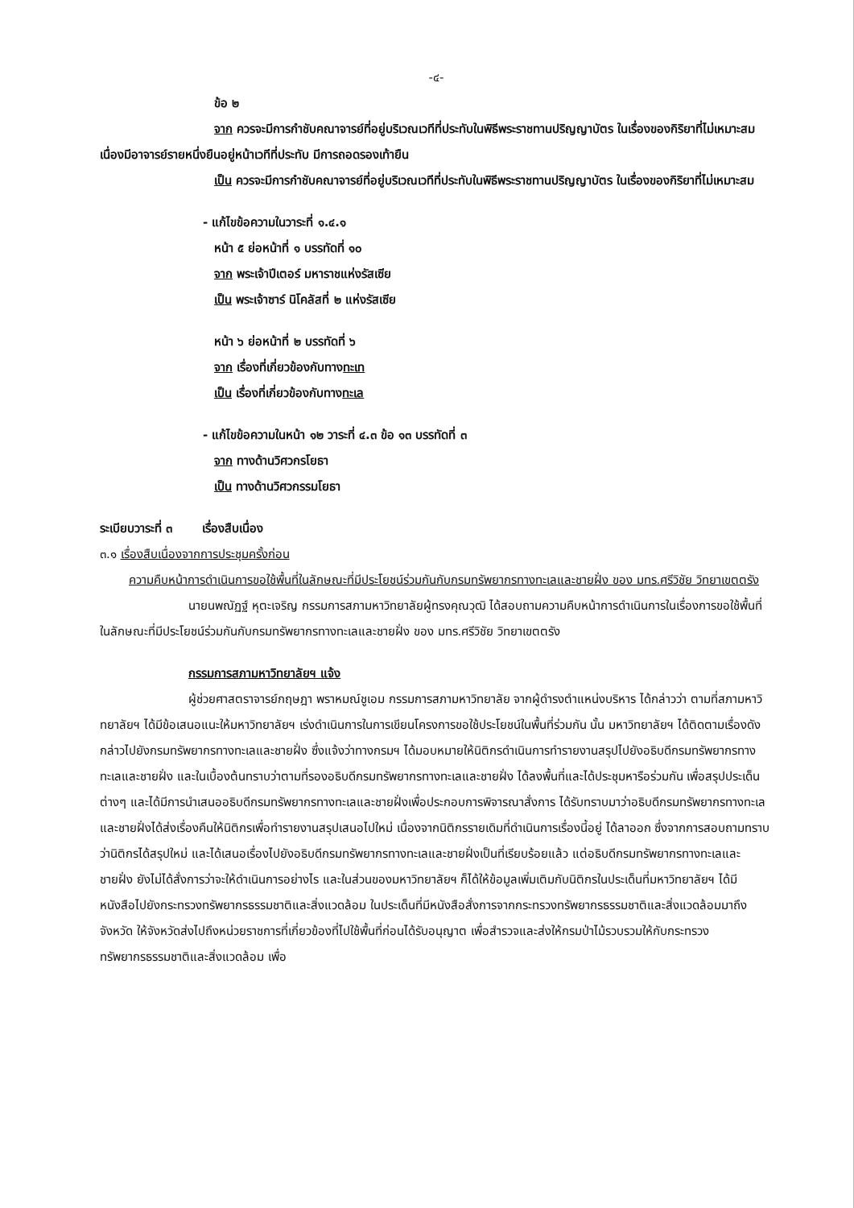-๔-
ข้อ ๒
จาก ควรจะมีการกำชับคณาจารย์ที่อยู่บริเวณเวทีที่ประทับในพิธีพระราชทานปริญญาบัตร ในเรื่องของกิริยาที่ไม่เหมาะสม เนื่องมีอาจารย์รายหนึ่งยืนอยู่หน้าเวทีที่ประทับ มีการถอดรองเท้ายืน
เป็น ควรจะมีการกำชับคณาจารย์ที่อยู่บริเวณเวทีที่ประทับในพิธีพระราชทานปริญญาบัตร ในเรื่องของกิริยาที่ไม่เหมาะสม
- แก้ไขข้อความในวาระที่ ๑.๔.๑
หน้า ๕ ย่อหน้าที่ ๑ บรรทัดที่ ๑๐
จาก พระเจ้าปีเตอร์ มหาราชแห่งรัสเซีย
เป็น พระเจ้าซาร์ นิโคลัสที่ ๒ แห่งรัสเซีย
หน้า ๖ ย่อหน้าที่ ๒ บรรทัดที่ ๖
จาก เรื่องที่เกี่ยวข้องกับทางทะเท
เป็น เรื่องที่เกี่ยวข้องกับทางทะเล
- แก้ไขข้อความในหน้า ๑๒ วาระที่ ๔.๓ ข้อ ๑๓ บรรทัดที่ ๓
จาก ทางด้านวิศวกรโยธา
เป็น ทางด้านวิศวกรรมโยธา
ระเบียบวาระที่ ๓ เรื่องสืบเนื่อง
๓.๑ เรื่องสืบเนื่องจากการประชุมครั้งก่อน
ความคืบหน้าการดำเนินการขอใช้พื้นที่ในลักษณะที่มีประโยชน์ร่วมกันกับกรมทรัพยากรทางทะเลและชายฝั่ง ของ มทร.ศรีวิชัย วิทยาเขตตรัง
นายนพณัฏฐ์ หุตะเจริญ กรรมการสภามหาวิทยาลัยผู้ทรงคุณวุฒิ ได้สอบถามความคืบหน้าการดำเนินการในเรื่องการขอใช้พื้นที่ในลักษณะที่มีประโยชน์ร่วมกันกับกรมทรัพยากรทางทะเลและชายฝั่ง ของ มทร.ศรีวิชัย วิทยาเขตตรัง
กรรมการสภามหาวิทยาลัยฯ แจ้ง
ผู้ช่วยศาสตราจารย์กฤษฎา พราหมณ์ชูเอม กรรมการสภามหาวิทยาลัย จากผู้ดำรงตำแหน่งบริหาร ได้กล่าวว่า ตามที่สภามหาวิทยาลัยฯ ได้มีข้อเสนอแนะให้มหาวิทยาลัยฯ เร่งดำเนินการในการเขียนโครงการขอใช้ประโยชน์ในพื้นที่ร่วมกัน นั้น มหาวิทยาลัยฯ ได้ติดตามเรื่องดังกล่าวไปยังกรมทรัพยากรทางทะเลและชายฝั่ง ซึ่งแจ้งว่าทางกรมฯ ได้มอบหมายให้นิติกรดำเนินการทำรายงานสรุปไปยังอธิบดีกรมทรัพยากรทางทะเลและชายฝั่ง และในเบื้องต้นทราบว่าตามที่รองอธิบดีกรมทรัพยากรทางทะเลและชายฝั่ง ได้ลงพื้นที่และได้ประชุมหารือร่วมกัน เพื่อสรุปประเด็นต่างๆ และได้มีการนำเสนออธิบดีกรมทรัพยากรทางทะเลและชายฝั่งเพื่อประกอบการพิจารณาสั่งการ ได้รับทราบมาว่าอธิบดีกรมทรัพยากรทางทะเลและชายฝั่งได้ส่งเรื่องคืนให้นิติกรเพื่อทำรายงานสรุปเสนอไปใหม่ เนื่องจากนิติกรรายเดิมที่ดำเนินการเรื่องนี้อยู่ ได้ลาออก ซึ่งจากการสอบถามทราบว่านิติกรได้สรุปใหม่ และได้เสนอเรื่องไปยังอธิบดีกรมทรัพยากรทางทะเลและชายฝั่งเป็นที่เรียบร้อยแล้ว แต่อธิบดีกรมทรัพยากรทางทะเลและชายฝั่ง ยังไม่ได้สั่งการว่าจะให้ดำเนินการอย่างไร และในส่วนของมหาวิทยาลัยฯ ก็ได้ให้ข้อมูลเพิ่มเติมกับนิติกรในประเด็นที่มหาวิทยาลัยฯ ได้มีหนังสือไปยังกระทรวงทรัพยากรธรรมชาติและสิ่งแวดล้อม ในประเด็นที่มีหนังสือสั่งการจากกระทรวงทรัพยากรธรรมชาติและสิ่งแวดล้อมมาถึงจังหวัด ให้จังหวัดส่งไปถึงหน่วยราชการที่เกี่ยวข้องที่ไปใช้พื้นที่ก่อนได้รับอนุญาต เพื่อสำรวจและส่งให้กรมป่าไม้รวบรวมให้กับกระทรวงทรัพยากรธรรมชาติและสิ่งแวดล้อม เพื่อ